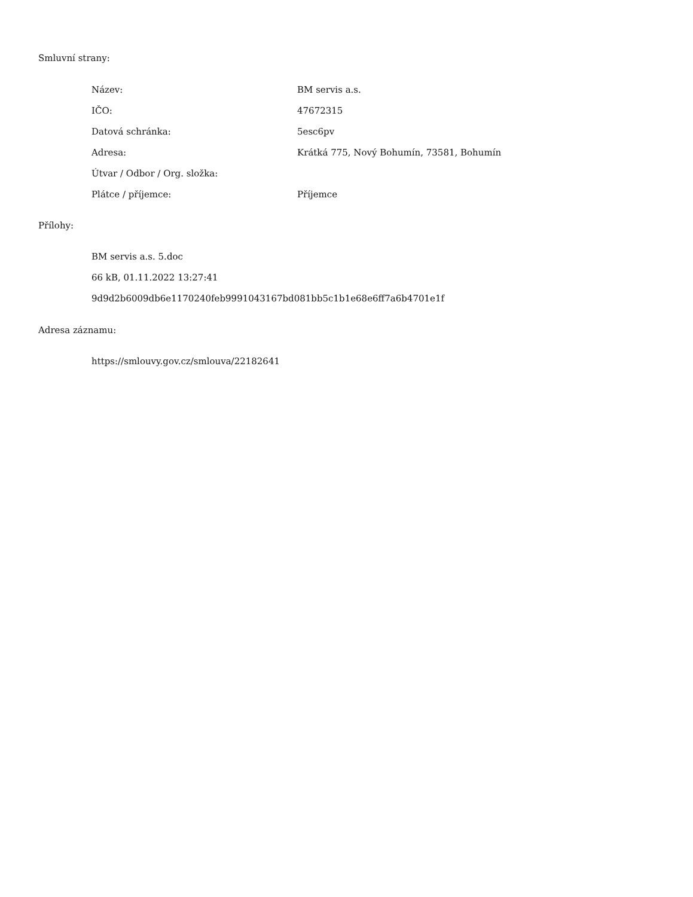Smluvní strany:
| Název: | BM servis a.s. |
| IČO: | 47672315 |
| Datová schránka: | 5esc6pv |
| Adresa: | Krátká 775, Nový Bohumín, 73581, Bohumín |
| Útvar / Odbor / Org. složka: | |
| Plátce / příjemce: | Příjemce |
Přílohy:
BM servis a.s. 5.doc
66 kB, 01.11.2022 13:27:41
9d9d2b6009db6e1170240feb9991043167bd081bb5c1b1e68e6ff7a6b4701e1f
Adresa záznamu:
https://smlouvy.gov.cz/smlouva/22182641